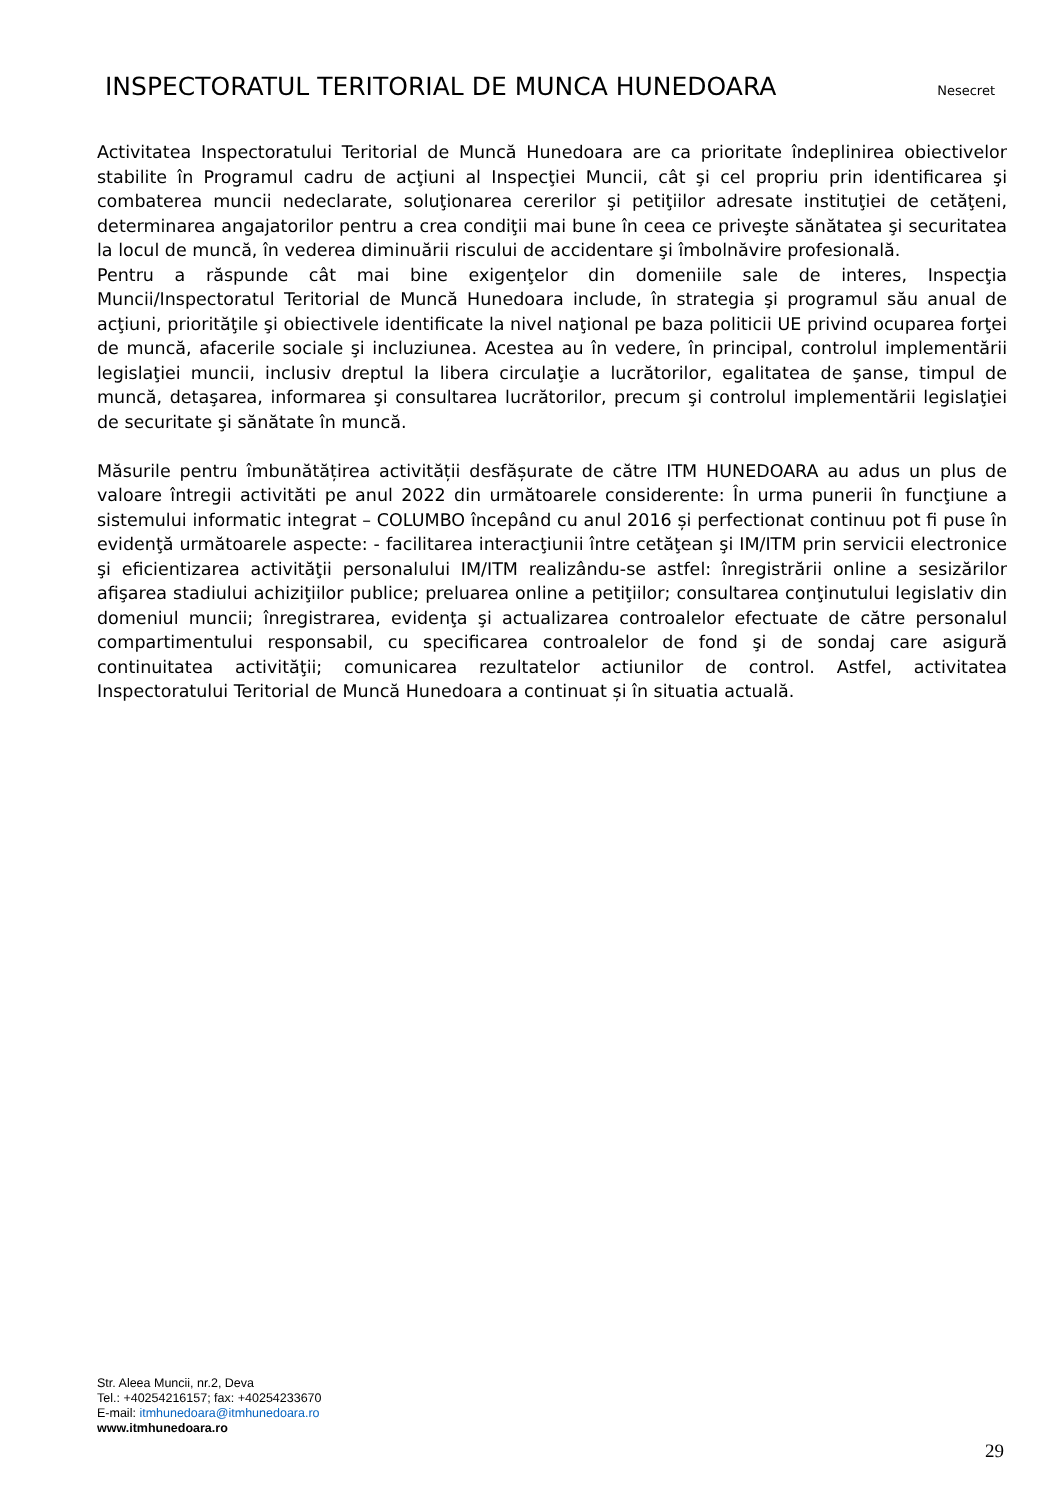INSPECTORATUL TERITORIAL DE MUNCA HUNEDOARA
Nesecret
Activitatea Inspectoratului Teritorial de Muncă Hunedoara are ca prioritate îndeplinirea obiectivelor stabilite în Programul cadru de acţiuni al Inspecţiei Muncii, cât şi cel propriu prin identificarea şi combaterea muncii nedeclarate, soluţionarea cererilor şi petiţiilor adresate instituţiei de cetăţeni, determinarea angajatorilor pentru a crea condiţii mai bune în ceea ce priveşte sănătatea şi securitatea la locul de muncă, în vederea diminuării riscului de accidentare şi îmbolnăvire profesională.
Pentru a răspunde cât mai bine exigenţelor din domeniile sale de interes, Inspecţia Muncii/Inspectoratul Teritorial de Muncă Hunedoara include, în strategia şi programul său anual de acţiuni, priorităţile şi obiectivele identificate la nivel naţional pe baza politicii UE privind ocuparea forţei de muncă, afacerile sociale şi incluziunea. Acestea au în vedere, în principal, controlul implementării legislaţiei muncii, inclusiv dreptul la libera circulaţie a lucrătorilor, egalitatea de şanse, timpul de muncă, detaşarea, informarea şi consultarea lucrătorilor, precum şi controlul implementării legislaţiei de securitate şi sănătate în muncă.
Măsurile pentru îmbunătățirea activității desfășurate de către ITM HUNEDOARA au adus un plus de valoare întregii activităti pe anul 2022 din următoarele considerente: În urma punerii în funcţiune a sistemului informatic integrat – COLUMBO începând cu anul 2016 și perfectionat continuu pot fi puse în evidenţă următoarele aspecte: - facilitarea interacţiunii între cetăţean şi IM/ITM prin servicii electronice şi eficientizarea activităţii personalului IM/ITM realizându-se astfel: înregistrării online a sesizărilor afişarea stadiului achiziţiilor publice; preluarea online a petiţiilor; consultarea conţinutului legislativ din domeniul muncii; înregistrarea, evidenţa şi actualizarea controalelor efectuate de către personalul compartimentului responsabil, cu specificarea controalelor de fond şi de sondaj care asigură continuitatea activităţii; comunicarea rezultatelor actiunilor de control. Astfel, activitatea Inspectoratului Teritorial de Muncă Hunedoara a continuat și în situatia actuală.
Str. Aleea Muncii, nr.2, Deva
Tel.: +40254216157; fax: +40254233670
E-mail: itmhunedoara@itmhunedoara.ro
www.itmhunedoara.ro
29